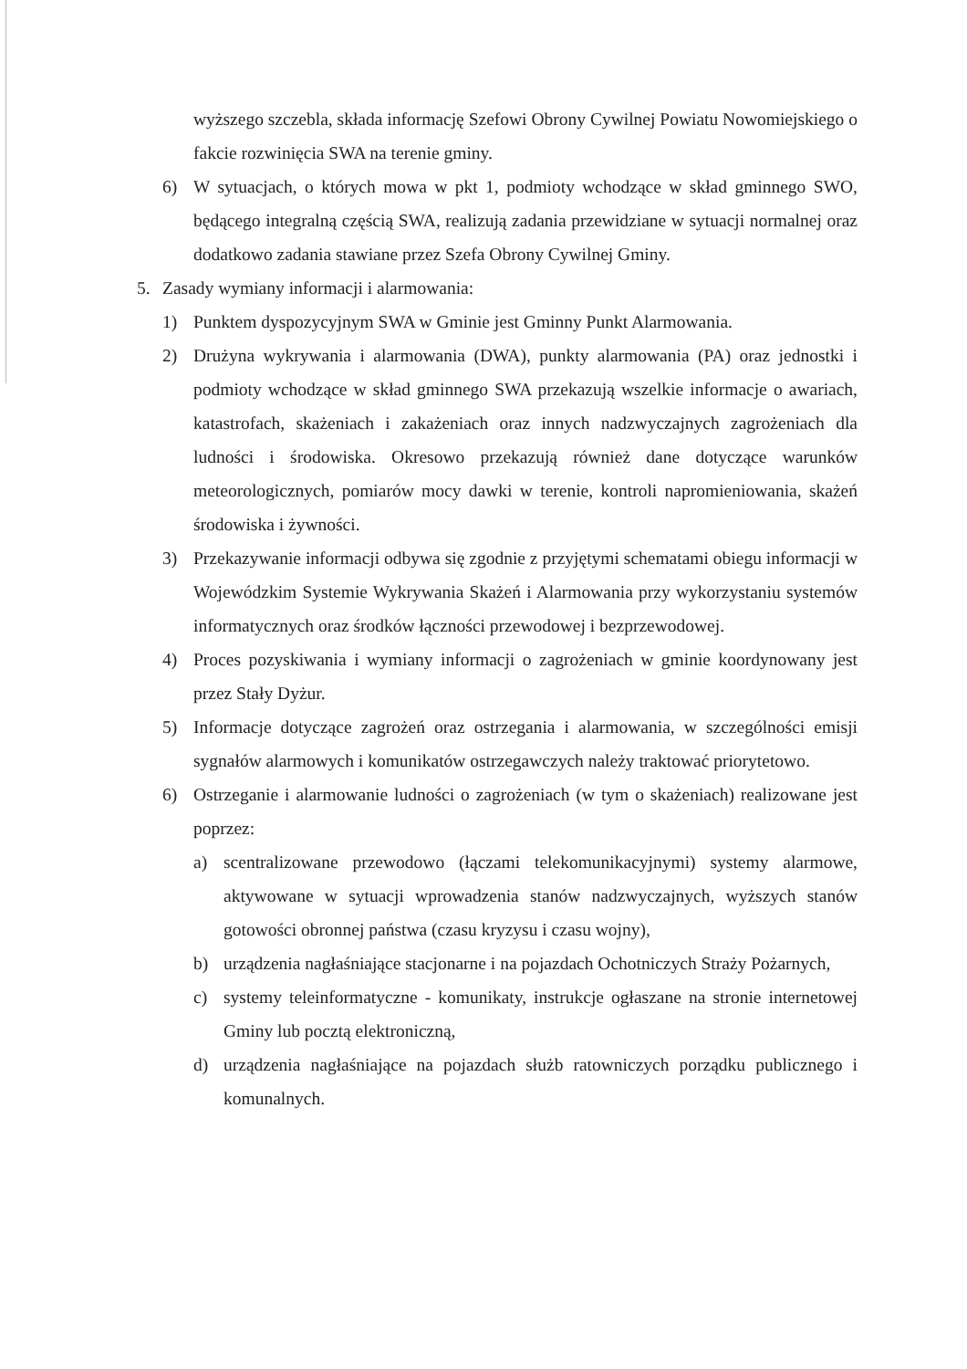wyższego szczebla, składa informację Szefowi Obrony Cywilnej Powiatu Nowomiejskiego o fakcie rozwinięcia SWA na terenie gminy.
6) W sytuacjach, o których mowa w pkt 1, podmioty wchodzące w skład gminnego SWO, będącego integralną częścią SWA, realizują zadania przewidziane w sytuacji normalnej oraz dodatkowo zadania stawiane przez Szefa Obrony Cywilnej Gminy.
5. Zasady wymiany informacji i alarmowania:
1) Punktem dyspozycyjnym SWA w Gminie jest Gminny Punkt Alarmowania.
2) Drużyna wykrywania i alarmowania (DWA), punkty alarmowania (PA) oraz jednostki i podmioty wchodzące w skład gminnego SWA przekazują wszelkie informacje o awariach, katastrofach, skażeniach i zakażeniach oraz innych nadzwyczajnych zagrożeniach dla ludności i środowiska. Okresowo przekazują również dane dotyczące warunków meteorologicznych, pomiarów mocy dawki w terenie, kontroli napromieniowania, skażeń środowiska i żywności.
3) Przekazywanie informacji odbywa się zgodnie z przyjętymi schematami obiegu informacji w Wojewódzkim Systemie Wykrywania Skażeń i Alarmowania przy wykorzystaniu systemów informatycznych oraz środków łączności przewodowej i bezprzewodowej.
4) Proces pozyskiwania i wymiany informacji o zagrożeniach w gminie koordynowany jest przez Stały Dyżur.
5) Informacje dotyczące zagrożeń oraz ostrzegania i alarmowania, w szczególności emisji sygnałów alarmowych i komunikatów ostrzegawczych należy traktować priorytetowo.
6) Ostrzeganie i alarmowanie ludności o zagrożeniach (w tym o skażeniach) realizowane jest poprzez:
a) scentralizowane przewodowo (łączami telekomunikacyjnymi) systemy alarmowe, aktywowane w sytuacji wprowadzenia stanów nadzwyczajnych, wyższych stanów gotowości obronnej państwa (czasu kryzysu i czasu wojny),
b) urządzenia nagłaśniające stacjonarne i na pojazdach Ochotniczych Straży Pożarnych,
c) systemy teleinformatyczne - komunikaty, instrukcje ogłaszane na stronie internetowej Gminy lub pocztą elektroniczną,
d) urządzenia nagłaśniające na pojazdach służb ratowniczych porządku publicznego i komunalnych.